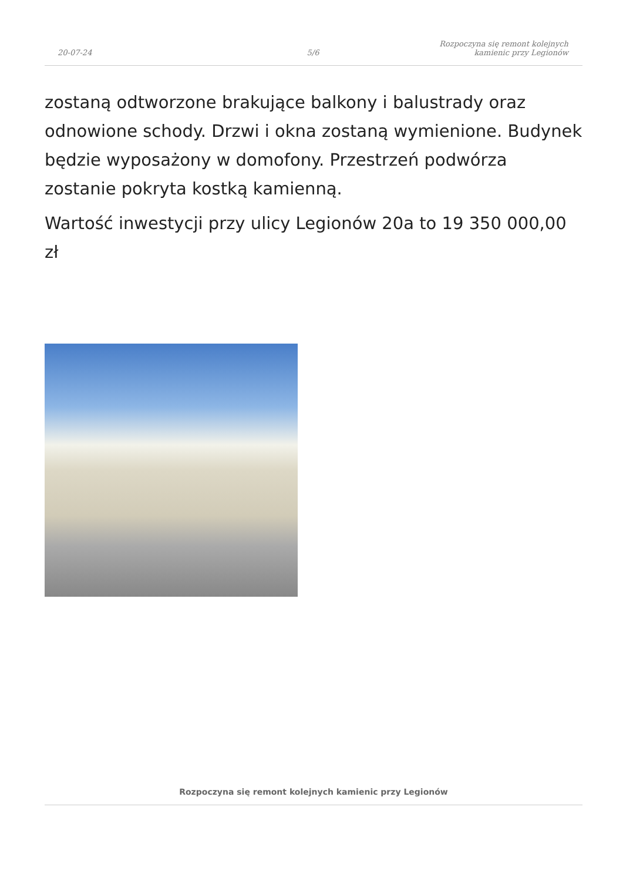20-07-24
5/6
Rozpoczyna się remont kolejnych
kamienic przy Legionów
zostaną odtworzone brakujące balkony i balustrady oraz odnowione schody. Drzwi i okna zostaną wymienione. Budynek będzie wyposażony w domofony. Przestrzeń podwórza zostanie pokryta kostką kamienną.
Wartość inwestycji przy ulicy Legionów 20a to 19 350 000,00 zł
Rozpoczyna się remont kolejnych kamienic przy Legionów